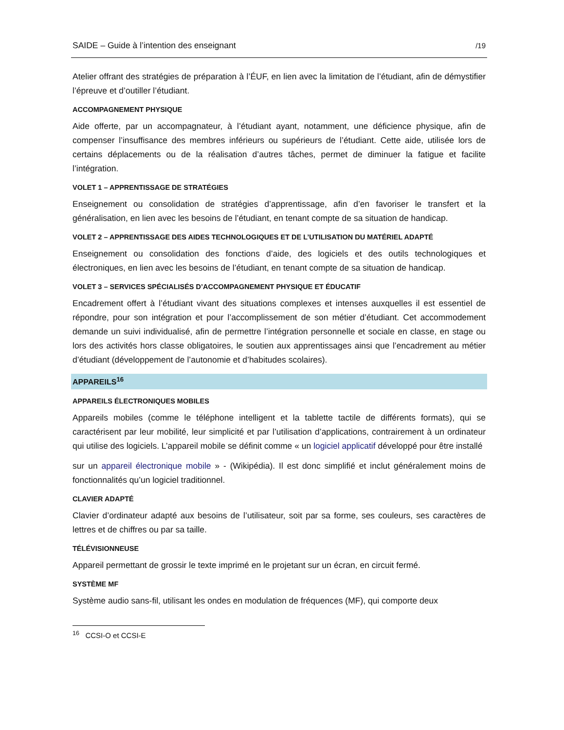SAIDE – Guide à l’intention des enseignant /19
Atelier offrant des stratégies de préparation à l’ÉUF, en lien avec la limitation de l’étudiant, afin de démystifier l’épreuve et d’outiller l’étudiant.
ACCOMPAGNEMENT PHYSIQUE
Aide offerte, par un accompagnateur, à l’étudiant ayant, notamment, une déficience physique, afin de compenser l’insuffisance des membres inférieurs ou supérieurs de l’étudiant. Cette aide, utilisée lors de certains déplacements ou de la réalisation d’autres tâches, permet de diminuer la fatigue et facilite l’intégration.
VOLET 1 – APPRENTISSAGE DE STRATÉGIES
Enseignement ou consolidation de stratégies d’apprentissage, afin d’en favoriser le transfert et la généralisation, en lien avec les besoins de l’étudiant, en tenant compte de sa situation de handicap.
VOLET 2 – APPRENTISSAGE DES AIDES TECHNOLOGIQUES ET DE L’UTILISATION DU MATÉRIEL ADAPTÉ
Enseignement ou consolidation des fonctions d’aide, des logiciels et des outils technologiques et électroniques, en lien avec les besoins de l’étudiant, en tenant compte de sa situation de handicap.
VOLET 3 – SERVICES SPÉCIALISÉS D’ACCOMPAGNEMENT PHYSIQUE ET ÉDUCATIF
Encadrement offert à l’étudiant vivant des situations complexes et intenses auxquelles il est essentiel de répondre, pour son intégration et pour l’accomplissement de son métier d’étudiant. Cet accommodement demande un suivi individualisé, afin de permettre l’intégration personnelle et sociale en classe, en stage ou lors des activités hors classe obligatoires, le soutien aux apprentissages ainsi que l’encadrement au métier d’étudiant (développement de l’autonomie et d’habitudes scolaires).
APPAREILS<sup>16</sup>
APPAREILS ÉLECTRONIQUES MOBILES
Appareils mobiles (comme le téléphone intelligent et la tablette tactile de différents formats), qui se caractérisent par leur mobilité, leur simplicité et par l’utilisation d’applications, contrairement à un ordinateur qui utilise des logiciels. L’appareil mobile se définit comme « un logiciel applicatif développé pour être installé
sur un appareil électronique mobile » - (Wikipédia). Il est donc simplifié et inclut généralement moins de fonctionnalités qu’un logiciel traditionnel.
CLAVIER ADAPTÉ
Clavier d’ordinateur adapté aux besoins de l’utilisateur, soit par sa forme, ses couleurs, ses caractères de lettres et de chiffres ou par sa taille.
TÉLÉVISIONNEUSE
Appareil permettant de grossir le texte imprimé en le projetant sur un écran, en circuit fermé.
SYSTÈME MF
Système audio sans-fil, utilisant les ondes en modulation de fréquences (MF), qui comporte deux
<sup>16</sup> CCSI-O et CCSI-E